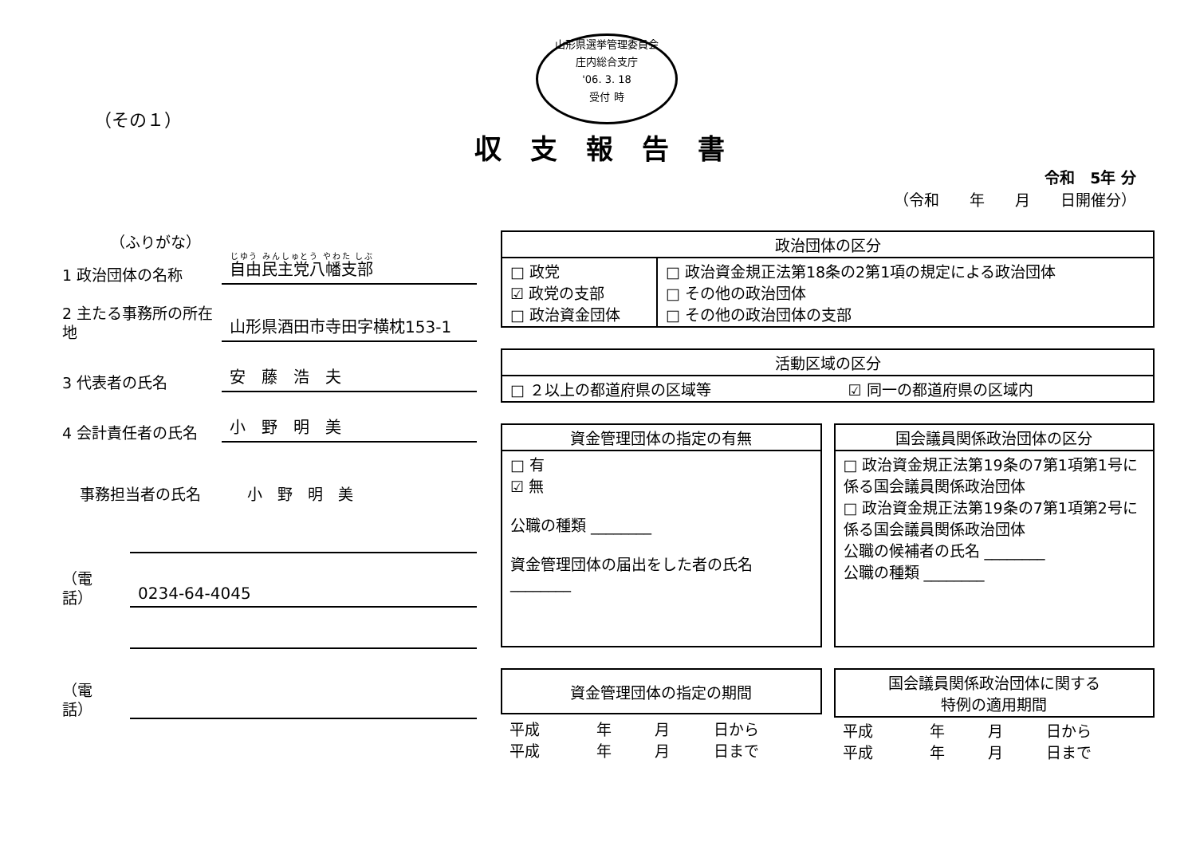山形県選挙管理委員会
庄内総合支庁
'06. 3. 18
受付 時
（その１）
収支報告書
令和　5年 分
（令和　　年　　月　　日開催分）
（ふりがな）
1 政治団体の名称
自由民主党八幡支部
2 主たる事務所の所在地
山形県酒田市寺田字横枕153-1
3 代表者の氏名
安　藤　浩　夫
4 会計責任者の氏名
小　野　明　美
事務担当者の氏名
小　野　明　美
（電話）
0234-64-4045
（電話）
| 政治団体の区分 | |
| --- | --- |
| □ 政党 ☑ 政党の支部 □ 政治資金団体 | □ 政治資金規正法第18条の2第1項の規定による政治団体 □ その他の政治団体 □ その他の政治団体の支部 |
| 活動区域の区分 | |
| --- | --- |
| □ ２以上の都道府県の区域等 | ☑ 同一の都道府県の区域内 |
| 資金管理団体の指定の有無 |
| --- |
| □ 有 ☑ 無 公職の種類 ________ 資金管理団体の届出をした者の氏名 ________ |
| 国会議員関係政治団体の区分 |
| --- |
| □ 政治資金規正法第19条の7第1項第1号に係る国会議員関係政治団体 □ 政治資金規正法第19条の7第1項第2号に係る国会議員関係政治団体 公職の候補者の氏名 ________ 公職の種類 ________ |
| 資金管理団体の指定の期間 | | | |
| --- | --- | --- | --- |
| 平成 平成 | 年 年 | 月 月 | 日から 日まで |
| 国会議員関係政治団体に関する 特例の適用期間 | | | |
| --- | --- | --- | --- |
| 平成 平成 | 年 年 | 月 月 | 日から 日まで |